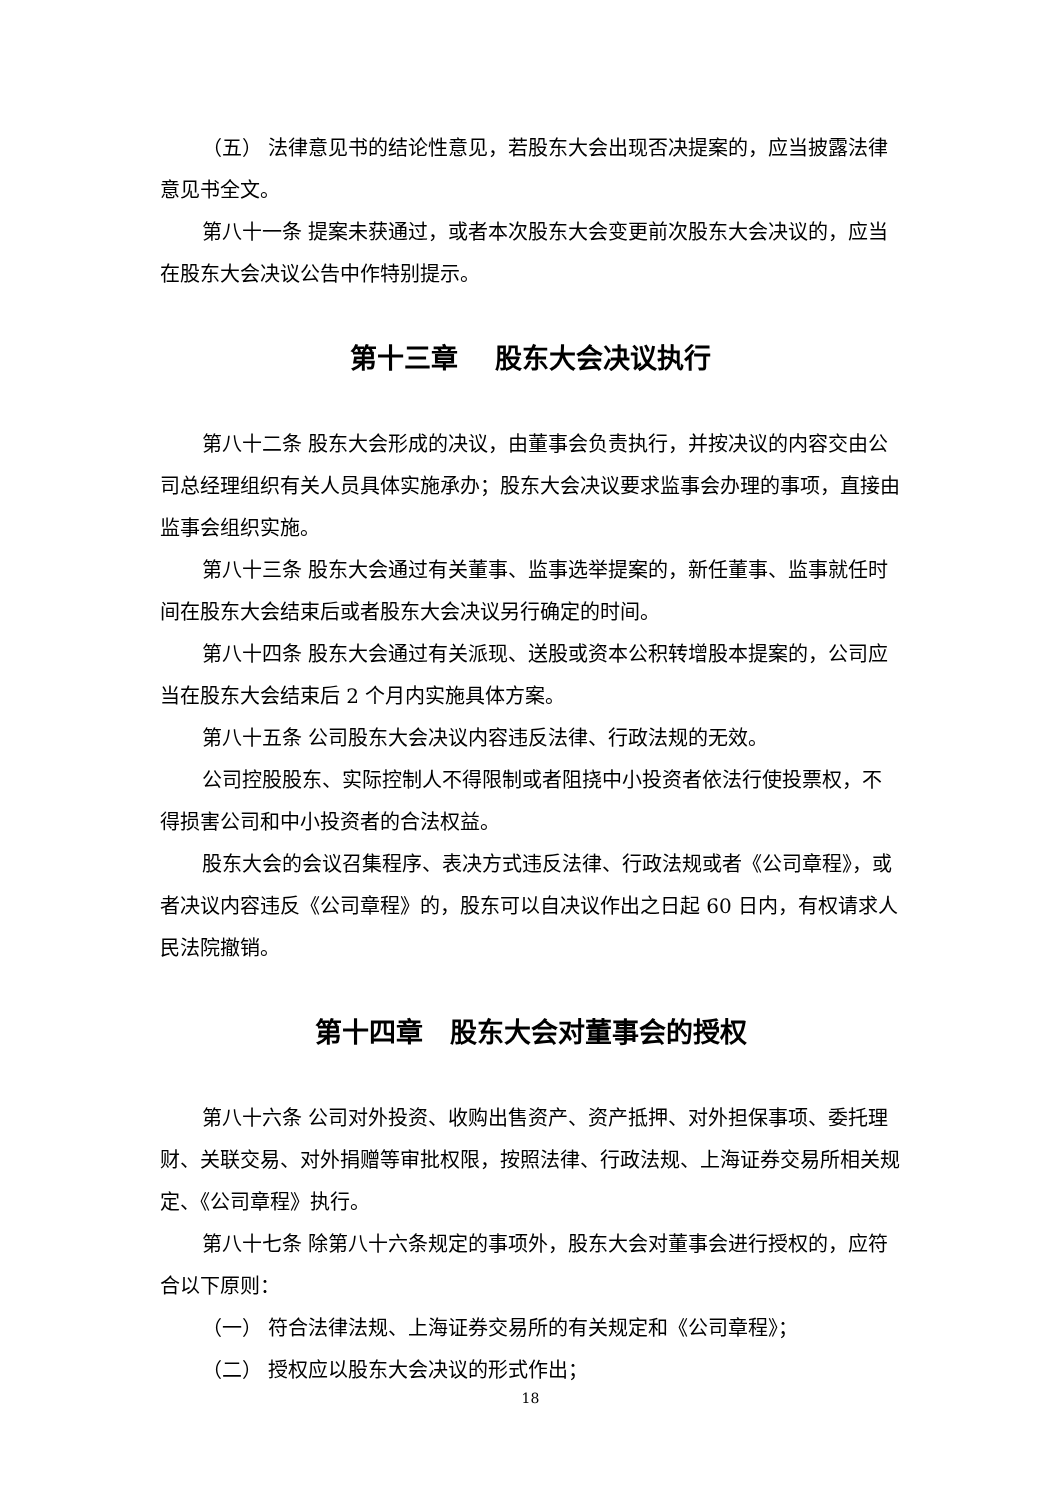（五） 法律意见书的结论性意见，若股东大会出现否决提案的，应当披露法律意见书全文。
第八十一条 提案未获通过，或者本次股东大会变更前次股东大会决议的，应当在股东大会决议公告中作特别提示。
第十三章　 股东大会决议执行
第八十二条 股东大会形成的决议，由董事会负责执行，并按决议的内容交由公司总经理组织有关人员具体实施承办；股东大会决议要求监事会办理的事项，直接由监事会组织实施。
第八十三条 股东大会通过有关董事、监事选举提案的，新任董事、监事就任时间在股东大会结束后或者股东大会决议另行确定的时间。
第八十四条 股东大会通过有关派现、送股或资本公积转增股本提案的，公司应当在股东大会结束后 2 个月内实施具体方案。
第八十五条 公司股东大会决议内容违反法律、行政法规的无效。
公司控股股东、实际控制人不得限制或者阻挠中小投资者依法行使投票权，不得损害公司和中小投资者的合法权益。
股东大会的会议召集程序、表决方式违反法律、行政法规或者《公司章程》，或者决议内容违反《公司章程》的，股东可以自决议作出之日起 60 日内，有权请求人民法院撤销。
第十四章　股东大会对董事会的授权
第八十六条 公司对外投资、收购出售资产、资产抵押、对外担保事项、委托理财、关联交易、对外捐赠等审批权限，按照法律、行政法规、上海证券交易所相关规定、《公司章程》执行。
第八十七条 除第八十六条规定的事项外，股东大会对董事会进行授权的，应符合以下原则：
（一） 符合法律法规、上海证券交易所的有关规定和《公司章程》；
（二） 授权应以股东大会决议的形式作出；
18